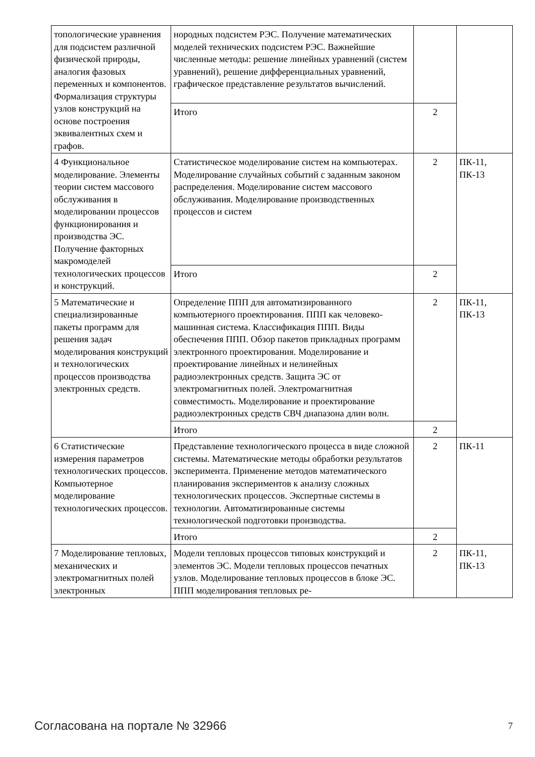| топологические уравнения для подсистем различной физической природы, аналогия фазовых переменных и компонентов. Формализация структуры узлов конструкций на основе построения эквивалентных схем и графов. | нородных подсистем РЭС. Получение математических моделей технических подсистем РЭС. Важнейшие численные методы: решение линейных уравнений (систем уравнений), решение дифференциальных уравнений, графическое представление результатов вычислений. | | |
| | Итого | 2 | |
| 4 Функциональное моделирование. Элементы теории систем массового обслуживания в моделировании процессов функционирования и производства ЭС. Получение факторных макромоделей технологических процессов и конструкций. | Статистическое моделирование систем на компьютерах. Моделирование случайных событий с заданным законом распределения. Моделирование систем массового обслуживания. Моделирование производственных процессов и систем | 2 | ПК-11, ПК-13 |
| | Итого | 2 | |
| 5 Математические и специализированные пакеты программ для решения задач моделирования конструкций и технологических процессов производства электронных средств. | Определение ППП для автоматизированного компьютерного проектирования. ППП как человеко-машинная система. Классификация ППП. Виды обеспечения ППП. Обзор пакетов прикладных программ электронного проектирования. Моделирование и проектирование линейных и нелинейных радиоэлектронных средств. Защита ЭС от электромагнитных полей. Электромагнитная совместимость. Моделирование и проектирование радиоэлектронных средств СВЧ диапазона длин волн. | 2 | ПК-11, ПК-13 |
| | Итого | 2 | |
| 6 Статистические измерения параметров технологических процессов. Компьютерное моделирование технологических процессов. | Представление технологического процесса в виде сложной системы. Математические методы обработки результатов эксперимента. Применение методов математического планирования экспериментов к анализу сложных технологических процессов. Экспертные системы в технологии. Автоматизированные системы технологической подготовки производства. | 2 | ПК-11 |
| | Итого | 2 | |
| 7 Моделирование тепловых, механических и электромагнитных полей электронных | Модели тепловых процессов типовых конструкций и элементов ЭС. Модели тепловых процессов печатных узлов. Моделирование тепловых процессов в блоке ЭС. ППП моделирования тепловых ре- | 2 | ПК-11, ПК-13 |
Согласована на портале № 32966 7